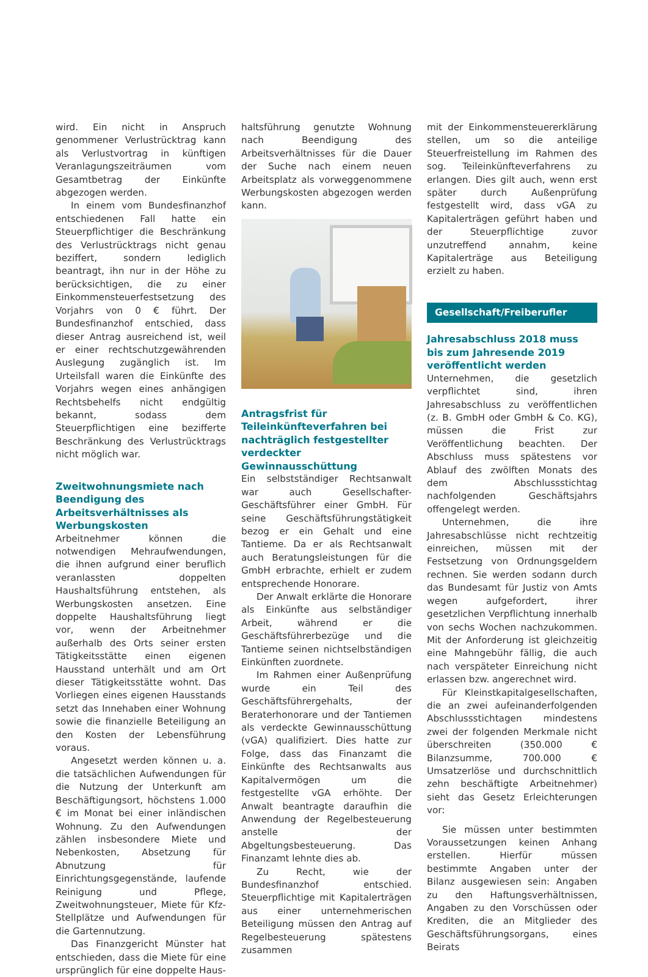wird. Ein nicht in Anspruch genommener Verlustrücktrag kann als Verlustvortrag in künftigen Veranlagungszeiträumen vom Gesamtbetrag der Einkünfte abgezogen werden.
In einem vom Bundesfinanzhof entschiedenen Fall hatte ein Steuerpflichtiger die Beschränkung des Verlustrücktrags nicht genau beziffert, sondern lediglich beantragt, ihn nur in der Höhe zu berücksichtigen, die zu einer Einkommensteuerfestsetzung des Vorjahrs von 0 € führt. Der Bundesfinanzhof entschied, dass dieser Antrag ausreichend ist, weil er einer rechtschutzgewährenden Auslegung zugänglich ist. Im Urteilsfall waren die Einkünfte des Vorjahrs wegen eines anhängigen Rechtsbehelfs nicht endgültig bekannt, sodass dem Steuerpflichtigen eine bezifferte Beschränkung des Verlustrücktrags nicht möglich war.
Zweitwohnungsmiete nach Beendigung des Arbeitsverhältnisses als Werbungskosten
Arbeitnehmer können die notwendigen Mehraufwendungen, die ihnen aufgrund einer beruflich veranlassten doppelten Haushaltsführung entstehen, als Werbungskosten ansetzen. Eine doppelte Haushaltsführung liegt vor, wenn der Arbeitnehmer außerhalb des Orts seiner ersten Tätigkeitsstätte einen eigenen Hausstand unterhält und am Ort dieser Tätigkeitsstätte wohnt. Das Vorliegen eines eigenen Hausstands setzt das Innehaben einer Wohnung sowie die finanzielle Beteiligung an den Kosten der Lebensführung voraus.
Angesetzt werden können u. a. die tatsächlichen Aufwendungen für die Nutzung der Unterkunft am Beschäftigungsort, höchstens 1.000 € im Monat bei einer inländischen Wohnung. Zu den Aufwendungen zählen insbesondere Miete und Nebenkosten, Absetzung für Abnutzung für Einrichtungsgegenstände, laufende Reinigung und Pflege, Zweitwohnungsteuer, Miete für Kfz-Stellplätze und Aufwendungen für die Gartennutzung.
Das Finanzgericht Münster hat entschieden, dass die Miete für eine ursprünglich für eine doppelte Haus-
haltsführung genutzte Wohnung nach Beendigung des Arbeitsverhältnisses für die Dauer der Suche nach einem neuen Arbeitsplatz als vorweggenommene Werbungskosten abgezogen werden kann.
Antragsfrist für Teileinkünfteverfahren bei nachträglich festgestellter verdeckter Gewinnausschüttung
Ein selbstständiger Rechtsanwalt war auch Gesellschafter-Geschäftsführer einer GmbH. Für seine Geschäftsführungstätigkeit bezog er ein Gehalt und eine Tantieme. Da er als Rechtsanwalt auch Beratungsleistungen für die GmbH erbrachte, erhielt er zudem entsprechende Honorare.
Der Anwalt erklärte die Honorare als Einkünfte aus selbständiger Arbeit, während er die Geschäftsführerbezüge und die Tantieme seinen nichtselbständigen Einkünften zuordnete.
Im Rahmen einer Außenprüfung wurde ein Teil des Geschäftsführergehalts, der Beraterhonorare und der Tantiemen als verdeckte Gewinnausschüttung (vGA) qualifiziert. Dies hatte zur Folge, dass das Finanzamt die Einkünfte des Rechtsanwalts aus Kapitalvermögen um die festgestellte vGA erhöhte. Der Anwalt beantragte daraufhin die Anwendung der Regelbesteuerung anstelle der Abgeltungsbesteuerung. Das Finanzamt lehnte dies ab.
Zu Recht, wie der Bundesfinanzhof entschied. Steuerpflichtige mit Kapitalerträgen aus einer unternehmerischen Beteiligung müssen den Antrag auf Regelbesteuerung spätestens zusammen
mit der Einkommensteuererklärung stellen, um so die anteilige Steuerfreistellung im Rahmen des sog. Teileinkünfteverfahrens zu erlangen. Dies gilt auch, wenn erst später durch Außenprüfung festgestellt wird, dass vGA zu Kapitalerträgen geführt haben und der Steuerpflichtige zuvor unzutreffend annahm, keine Kapitalerträge aus Beteiligung erzielt zu haben.
Gesellschaft/Freiberufler
Jahresabschluss 2018 muss bis zum Jahresende 2019 veröffentlicht werden
Unternehmen, die gesetzlich verpflichtet sind, ihren Jahresabschluss zu veröffentlichen (z. B. GmbH oder GmbH & Co. KG), müssen die Frist zur Veröffentlichung beachten. Der Abschluss muss spätestens vor Ablauf des zwölften Monats des dem Abschlussstichtag nachfolgenden Geschäftsjahrs offengelegt werden.
Unternehmen, die ihre Jahresabschlüsse nicht rechtzeitig einreichen, müssen mit der Festsetzung von Ordnungsgeldern rechnen. Sie werden sodann durch das Bundesamt für Justiz von Amts wegen aufgefordert, ihrer gesetzlichen Verpflichtung innerhalb von sechs Wochen nachzukommen. Mit der Anforderung ist gleichzeitig eine Mahngebühr fällig, die auch nach verspäteter Einreichung nicht erlassen bzw. angerechnet wird.
Für Kleinstkapitalgesellschaften, die an zwei aufeinanderfolgenden Abschlussstichtagen mindestens zwei der folgenden Merkmale nicht überschreiten (350.000 € Bilanzsumme, 700.000 € Umsatzerlöse und durchschnittlich zehn beschäftigte Arbeitnehmer) sieht das Gesetz Erleichterungen vor:
Sie müssen unter bestimmten Voraussetzungen keinen Anhang erstellen. Hierfür müssen bestimmte Angaben unter der Bilanz ausgewiesen sein: Angaben zu den Haftungsverhältnissen, Angaben zu den Vorschüssen oder Krediten, die an Mitglieder des Geschäftsführungsorgans, eines Beirats